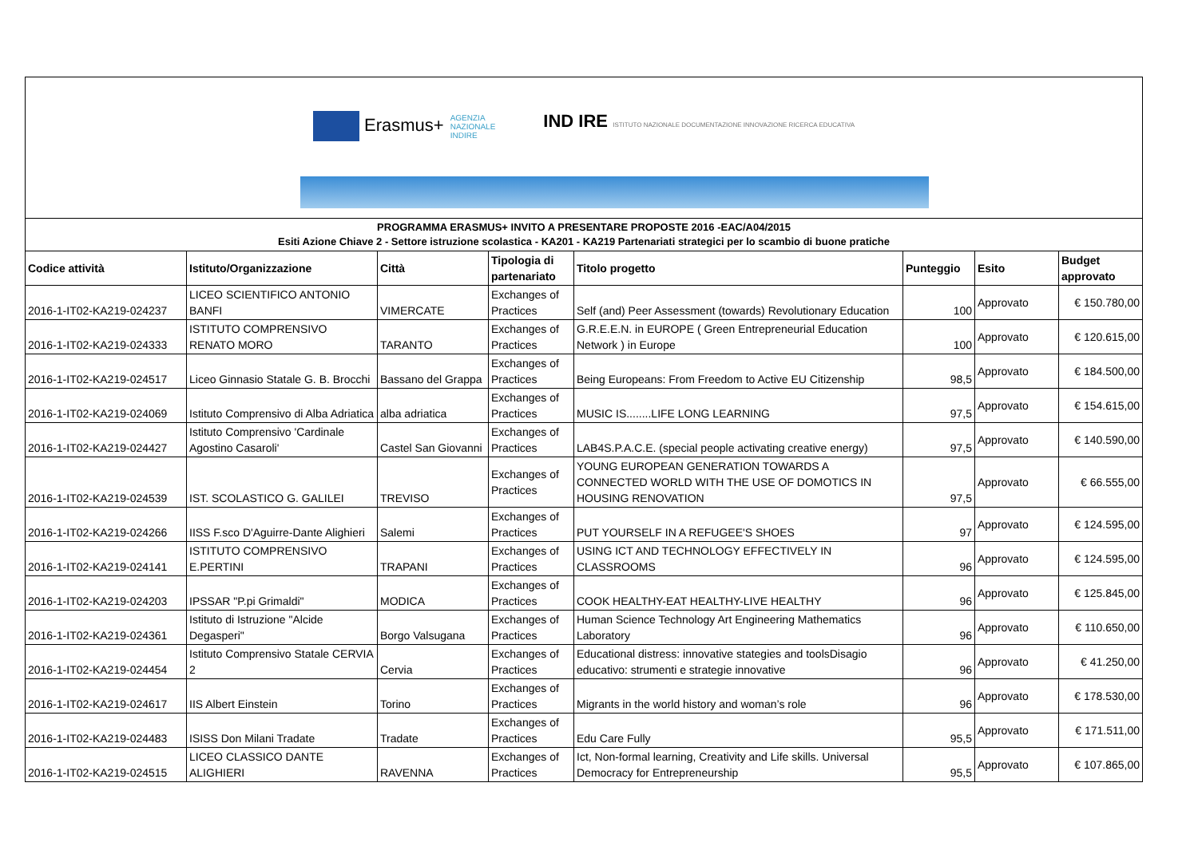Erasmus+ AGENZIA
NAZIONALE
INDIRE
IND IRE ISTITUTO NAZIONALE DOCUMENTAZIONE INNOVAZIONE RICERCA EDUCATIVA
PROGRAMMA ERASMUS+ INVITO A PRESENTARE PROPOSTE 2016 -EAC/A04/2015
Esiti Azione Chiave 2 - Settore istruzione scolastica - KA201 - KA219 Partenariati strategici per lo scambio di buone pratiche
| Codice attività | Istituto/Organizzazione | Città | Tipologia di partenariato | Titolo progetto | Punteggio | Esito | Budget approvato |
| --- | --- | --- | --- | --- | --- | --- | --- |
| 2016-1-IT02-KA219-024237 | LICEO SCIENTIFICO ANTONIO BANFI | VIMERCATE | Exchanges of Practices | Self (and) Peer Assessment (towards) Revolutionary Education | 100 | Approvato | € 150.780,00 |
| 2016-1-IT02-KA219-024333 | ISTITUTO COMPRENSIVO RENATO MORO | TARANTO | Exchanges of Practices | G.R.E.E.N. in EUROPE ( Green Entrepreneurial Education Network ) in Europe | 100 | Approvato | € 120.615,00 |
| 2016-1-IT02-KA219-024517 | Liceo Ginnasio Statale G. B. Brocchi | Bassano del Grappa | Exchanges of Practices | Being Europeans: From Freedom to Active EU Citizenship | 98,5 | Approvato | € 184.500,00 |
| 2016-1-IT02-KA219-024069 | Istituto Comprensivo di Alba Adriatica | alba adriatica | Exchanges of Practices | MUSIC IS........LIFE LONG LEARNING | 97,5 | Approvato | € 154.615,00 |
| 2016-1-IT02-KA219-024427 | Istituto Comprensivo 'Cardinale Agostino Casaroli' | Castel San Giovanni | Exchanges of Practices | LAB4S.P.A.C.E. (special people activating creative energy) | 97,5 | Approvato | € 140.590,00 |
| 2016-1-IT02-KA219-024539 | IST. SCOLASTICO G. GALILEI | TREVISO | Exchanges of Practices | YOUNG EUROPEAN GENERATION TOWARDS A CONNECTED WORLD WITH THE USE OF DOMOTICS IN HOUSING RENOVATION | 97,5 | Approvato | € 66.555,00 |
| 2016-1-IT02-KA219-024266 | IISS F.sco D'Aguirre-Dante Alighieri | Salemi | Exchanges of Practices | PUT YOURSELF IN A REFUGEE'S SHOES | 97 | Approvato | € 124.595,00 |
| 2016-1-IT02-KA219-024141 | ISTITUTO COMPRENSIVO E.PERTINI | TRAPANI | Exchanges of Practices | USING ICT AND TECHNOLOGY EFFECTIVELY IN CLASSROOMS | 96 | Approvato | € 124.595,00 |
| 2016-1-IT02-KA219-024203 | IPSSAR "P.pi Grimaldi" | MODICA | Exchanges of Practices | COOK HEALTHY-EAT HEALTHY-LIVE HEALTHY | 96 | Approvato | € 125.845,00 |
| 2016-1-IT02-KA219-024361 | Istituto di Istruzione "Alcide Degasperi" | Borgo Valsugana | Exchanges of Practices | Human Science Technology Art Engineering Mathematics Laboratory | 96 | Approvato | € 110.650,00 |
| 2016-1-IT02-KA219-024454 | Istituto Comprensivo Statale CERVIA 2 | Cervia | Exchanges of Practices | Educational distress: innovative stategies and toolsDisagio educativo: strumenti e strategie innovative | 96 | Approvato | € 41.250,00 |
| 2016-1-IT02-KA219-024617 | IIS Albert Einstein | Torino | Exchanges of Practices | Migrants in the world history and woman’s role | 96 | Approvato | € 178.530,00 |
| 2016-1-IT02-KA219-024483 | ISISS Don Milani Tradate | Tradate | Exchanges of Practices | Edu Care Fully | 95,5 | Approvato | € 171.511,00 |
| 2016-1-IT02-KA219-024515 | LICEO CLASSICO DANTE ALIGHIERI | RAVENNA | Exchanges of Practices | Ict, Non-formal learning, Creativity and Life skills. Universal Democracy for Entrepreneurship | 95,5 | Approvato | € 107.865,00 |